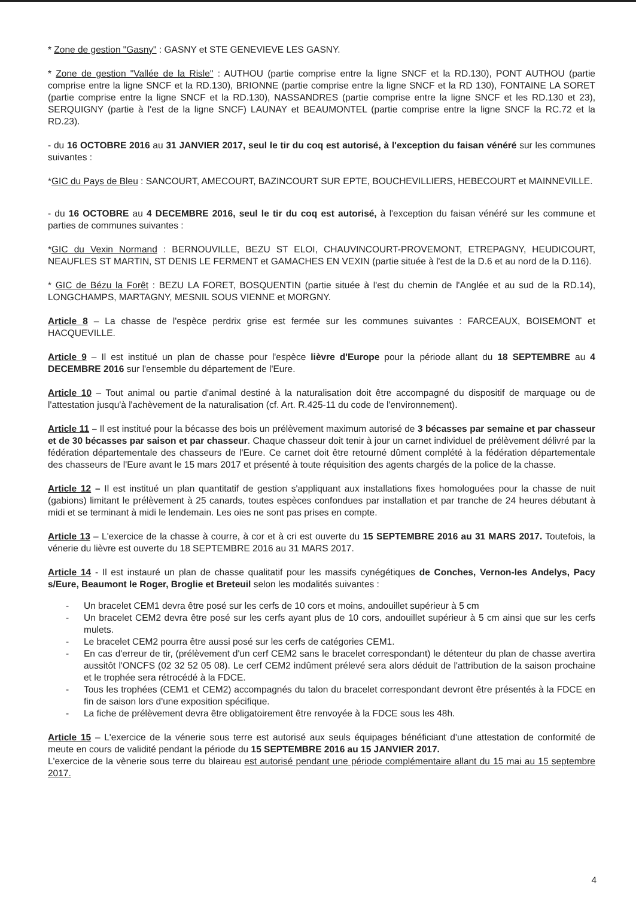* Zone de gestion "Gasny" : GASNY et STE GENEVIEVE LES GASNY.
* Zone de gestion "Vallée de la Risle" : AUTHOU (partie comprise entre la ligne SNCF et la RD.130), PONT AUTHOU (partie comprise entre la ligne SNCF et la RD.130), BRIONNE (partie comprise entre la ligne SNCF et la RD 130), FONTAINE LA SORET (partie comprise entre la ligne SNCF et la RD.130), NASSANDRES (partie comprise entre la ligne SNCF et les RD.130 et 23), SERQUIGNY (partie à l'est de la ligne SNCF) LAUNAY et BEAUMONTEL (partie comprise entre la ligne SNCF la RC.72 et la RD.23).
- du 16 OCTOBRE 2016 au 31 JANVIER 2017, seul le tir du coq est autorisé, à l'exception du faisan vénéré sur les communes suivantes :
*GIC du Pays de Bleu : SANCOURT, AMECOURT, BAZINCOURT SUR EPTE, BOUCHEVILLIERS, HEBECOURT et MAINNEVILLE.
- du 16 OCTOBRE au 4 DECEMBRE 2016, seul le tir du coq est autorisé, à l'exception du faisan vénéré sur les commune et parties de communes suivantes :
*GIC du Vexin Normand : BERNOUVILLE, BEZU ST ELOI, CHAUVINCOURT-PROVEMONT, ETREPAGNY, HEUDICOURT, NEAUFLES ST MARTIN, ST DENIS LE FERMENT et GAMACHES EN VEXIN (partie située à l'est de la D.6 et au nord de la D.116).
* GIC de Bézu la Forêt : BEZU LA FORET, BOSQUENTIN (partie située à l'est du chemin de l'Anglée et au sud de la RD.14), LONGCHAMPS, MARTAGNY, MESNIL SOUS VIENNE et MORGNY.
Article 8 – La chasse de l'espèce perdrix grise est fermée sur les communes suivantes : FARCEAUX, BOISEMONT et HACQUEVILLE.
Article 9 – Il est institué un plan de chasse pour l'espèce lièvre d'Europe pour la période allant du 18 SEPTEMBRE au 4 DECEMBRE 2016 sur l'ensemble du département de l'Eure.
Article 10 – Tout animal ou partie d'animal destiné à la naturalisation doit être accompagné du dispositif de marquage ou de l'attestation jusqu'à l'achèvement de la naturalisation (cf. Art. R.425-11 du code de l'environnement).
Article 11 – Il est institué pour la bécasse des bois un prélèvement maximum autorisé de 3 bécasses par semaine et par chasseur et de 30 bécasses par saison et par chasseur. Chaque chasseur doit tenir à jour un carnet individuel de prélèvement délivré par la fédération départementale des chasseurs de l'Eure. Ce carnet doit être retourné dûment complété à la fédération départementale des chasseurs de l'Eure avant le 15 mars 2017 et présenté à toute réquisition des agents chargés de la police de la chasse.
Article 12 – Il est institué un plan quantitatif de gestion s'appliquant aux installations fixes homologuées pour la chasse de nuit (gabions) limitant le prélèvement à 25 canards, toutes espèces confondues par installation et par tranche de 24 heures débutant à midi et se terminant à midi le lendemain. Les oies ne sont pas prises en compte.
Article 13 – L'exercice de la chasse à courre, à cor et à cri est ouverte du 15 SEPTEMBRE 2016 au 31 MARS 2017. Toutefois, la vénerie du lièvre est ouverte du 18 SEPTEMBRE 2016 au 31 MARS 2017.
Article 14 - Il est instauré un plan de chasse qualitatif pour les massifs cynégétiques de Conches, Vernon-les Andelys, Pacy s/Eure, Beaumont le Roger, Broglie et Breteuil selon les modalités suivantes :
- Un bracelet CEM1 devra être posé sur les cerfs de 10 cors et moins, andouillet supérieur à 5 cm
- Un bracelet CEM2 devra être posé sur les cerfs ayant plus de 10 cors, andouillet supérieur à 5 cm ainsi que sur les cerfs mulets.
- Le bracelet CEM2 pourra être aussi posé sur les cerfs de catégories CEM1.
- En cas d'erreur de tir, (prélèvement d'un cerf CEM2 sans le bracelet correspondant) le détenteur du plan de chasse avertira aussitôt l'ONCFS (02 32 52 05 08). Le cerf CEM2 indûment prélevé sera alors déduit de l'attribution de la saison prochaine et le trophée sera rétrocédé à la FDCE.
- Tous les trophées (CEM1 et CEM2) accompagnés du talon du bracelet correspondant devront être présentés à la FDCE en fin de saison lors d'une exposition spécifique.
- La fiche de prélèvement devra être obligatoirement être renvoyée à la FDCE sous les 48h.
Article 15 – L'exercice de la vénerie sous terre est autorisé aux seuls équipages bénéficiant d'une attestation de conformité de meute en cours de validité pendant la période du 15 SEPTEMBRE 2016 au 15 JANVIER 2017.
L'exercice de la vènerie sous terre du blaireau est autorisé pendant une période complémentaire allant du 15 mai au 15 septembre 2017.
4